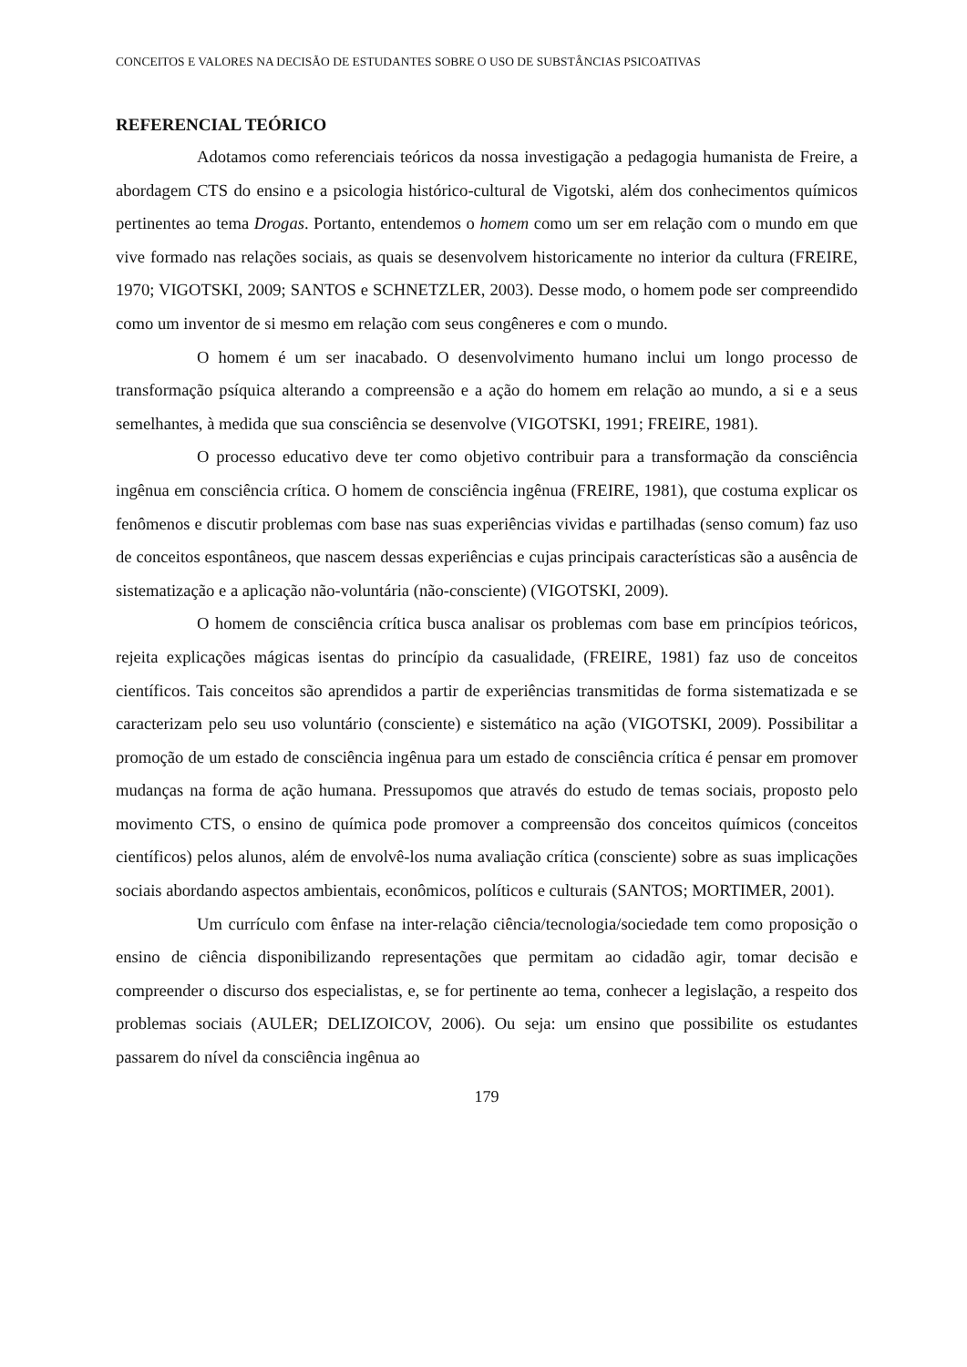CONCEITOS E VALORES NA DECISÃO DE ESTUDANTES SOBRE O USO DE SUBSTÂNCIAS PSICOATIVAS
REFERENCIAL TEÓRICO
Adotamos como referenciais teóricos da nossa investigação a pedagogia humanista de Freire, a abordagem CTS do ensino e a psicologia histórico-cultural de Vigotski, além dos conhecimentos químicos pertinentes ao tema Drogas. Portanto, entendemos o homem como um ser em relação com o mundo em que vive formado nas relações sociais, as quais se desenvolvem historicamente no interior da cultura (FREIRE, 1970; VIGOTSKI, 2009; SANTOS e SCHNETZLER, 2003). Desse modo, o homem pode ser compreendido como um inventor de si mesmo em relação com seus congêneres e com o mundo.
O homem é um ser inacabado. O desenvolvimento humano inclui um longo processo de transformação psíquica alterando a compreensão e a ação do homem em relação ao mundo, a si e a seus semelhantes, à medida que sua consciência se desenvolve (VIGOTSKI, 1991; FREIRE, 1981).
O processo educativo deve ter como objetivo contribuir para a transformação da consciência ingênua em consciência crítica. O homem de consciência ingênua (FREIRE, 1981), que costuma explicar os fenômenos e discutir problemas com base nas suas experiências vividas e partilhadas (senso comum) faz uso de conceitos espontâneos, que nascem dessas experiências e cujas principais características são a ausência de sistematização e a aplicação não-voluntária (não-consciente) (VIGOTSKI, 2009).
O homem de consciência crítica busca analisar os problemas com base em princípios teóricos, rejeita explicações mágicas isentas do princípio da casualidade, (FREIRE, 1981) faz uso de conceitos científicos. Tais conceitos são aprendidos a partir de experiências transmitidas de forma sistematizada e se caracterizam pelo seu uso voluntário (consciente) e sistemático na ação (VIGOTSKI, 2009). Possibilitar a promoção de um estado de consciência ingênua para um estado de consciência crítica é pensar em promover mudanças na forma de ação humana. Pressupomos que através do estudo de temas sociais, proposto pelo movimento CTS, o ensino de química pode promover a compreensão dos conceitos químicos (conceitos científicos) pelos alunos, além de envolvê-los numa avaliação crítica (consciente) sobre as suas implicações sociais abordando aspectos ambientais, econômicos, políticos e culturais (SANTOS; MORTIMER, 2001).
Um currículo com ênfase na inter-relação ciência/tecnologia/sociedade tem como proposição o ensino de ciência disponibilizando representações que permitam ao cidadão agir, tomar decisão e compreender o discurso dos especialistas, e, se for pertinente ao tema, conhecer a legislação, a respeito dos problemas sociais (AULER; DELIZOICOV, 2006). Ou seja: um ensino que possibilite os estudantes passarem do nível da consciência ingênua ao
179